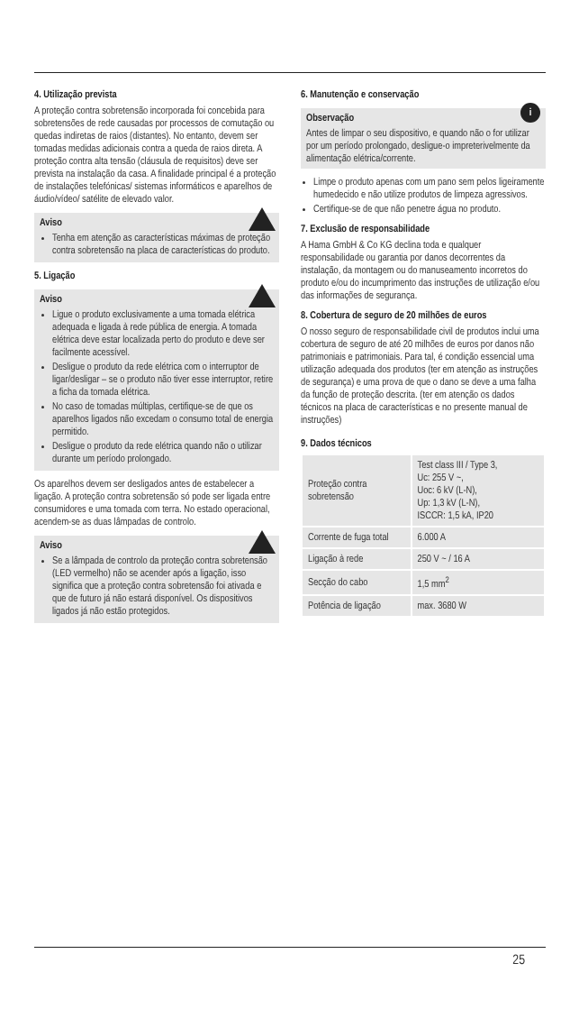4. Utilização prevista
A proteção contra sobretensão incorporada foi concebida para sobretensões de rede causadas por processos de comutação ou quedas indiretas de raios (distantes). No entanto, devem ser tomadas medidas adicionais contra a queda de raios direta. A proteção contra alta tensão (cláusula de requisitos) deve ser prevista na instalação da casa. A finalidade principal é a proteção de instalações telefónicas/ sistemas informáticos e aparelhos de áudio/vídeo/ satélite de elevado valor.
Aviso
Tenha em atenção as características máximas de proteção contra sobretensão na placa de características do produto.
5. Ligação
Aviso
Ligue o produto exclusivamente a uma tomada elétrica adequada e ligada à rede pública de energia. A tomada elétrica deve estar localizada perto do produto e deve ser facilmente acessível.
Desligue o produto da rede elétrica com o interruptor de ligar/desligar – se o produto não tiver esse interruptor, retire a ficha da tomada elétrica.
No caso de tomadas múltiplas, certifique-se de que os aparelhos ligados não excedam o consumo total de energia permitido.
Desligue o produto da rede elétrica quando não o utilizar durante um período prolongado.
Os aparelhos devem ser desligados antes de estabelecer a ligação. A proteção contra sobretensão só pode ser ligada entre consumidores e uma tomada com terra. No estado operacional, acendem-se as duas lâmpadas de controlo.
Aviso
Se a lâmpada de controlo da proteção contra sobretensão (LED vermelho) não se acender após a ligação, isso significa que a proteção contra sobretensão foi ativada e que de futuro já não estará disponível. Os dispositivos ligados já não estão protegidos.
6. Manutenção e conservação
i
Observação
Antes de limpar o seu dispositivo, e quando não o for utilizar por um período prolongado, desligue-o impreterivelmente da alimentação elétrica/corrente.
Limpe o produto apenas com um pano sem pelos ligeiramente humedecido e não utilize produtos de limpeza agressivos.
Certifique-se de que não penetre água no produto.
7. Exclusão de responsabilidade
A Hama GmbH & Co KG declina toda e qualquer responsabilidade ou garantia por danos decorrentes da instalação, da montagem ou do manuseamento incorretos do produto e/ou do incumprimento das instruções de utilização e/ou das informações de segurança.
8. Cobertura de seguro de 20 milhões de euros
O nosso seguro de responsabilidade civil de produtos inclui uma cobertura de seguro de até 20 milhões de euros por danos não patrimoniais e patrimoniais. Para tal, é condição essencial uma utilização adequada dos produtos (ter em atenção as instruções de segurança) e uma prova de que o dano se deve a uma falha da função de proteção descrita. (ter em atenção os dados técnicos na placa de características e no presente manual de instruções)
9. Dados técnicos
| Proteção contra sobretensão | Test class III / Type 3, Uc: 255 V ~, Uoc: 6 kV (L-N), Up: 1,3 kV (L-N), ISCCR: 1,5 kA, IP20 |
| Corrente de fuga total | 6.000 A |
| Ligação à rede | 250 V ~ / 16 A |
| Secção do cabo | 1,5 mm<sup>2</sup> |
| Potência de ligação | max. 3680 W |
25